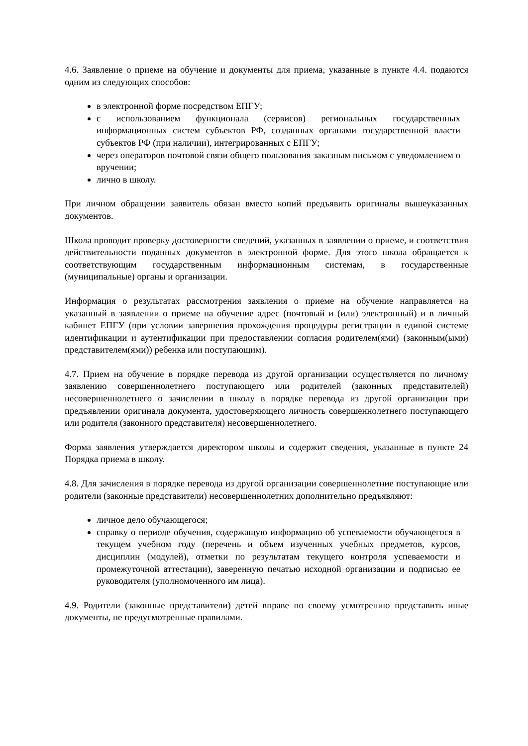4.6. Заявление о приеме на обучение и документы для приема, указанные в пункте 4.4. подаются одним из следующих способов:
в электронной форме посредством ЕПГУ;
с использованием функционала (сервисов) региональных государственных информационных систем субъектов РФ, созданных органами государственной власти субъектов РФ (при наличии), интегрированных с ЕПГУ;
через операторов почтовой связи общего пользования заказным письмом с уведомлением о вручении;
лично в школу.
При личном обращении заявитель обязан вместо копий предъявить оригиналы вышеуказанных документов.
Школа проводит проверку достоверности сведений, указанных в заявлении о приеме, и соответствия действительности поданных документов в электронной форме. Для этого школа обращается к соответствующим государственным информационным системам, в государственные (муниципальные) органы и организации.
Информация о результатах рассмотрения заявления о приеме на обучение направляется на указанный в заявлении о приеме на обучение адрес (почтовый и (или) электронный) и в личный кабинет ЕПГУ (при условии завершения прохождения процедуры регистрации в единой системе идентификации и аутентификации при предоставлении согласия родителем(ями) (законным(ыми) представителем(ями)) ребенка или поступающим).
4.7. Прием на обучение в порядке перевода из другой организации осуществляется по личному заявлению совершеннолетнего поступающего или родителей (законных представителей) несовершеннолетнего о зачислении в школу в порядке перевода из другой организации при предъявлении оригинала документа, удостоверяющего личность совершеннолетнего поступающего или родителя (законного представителя) несовершеннолетнего.
Форма заявления утверждается директором школы и содержит сведения, указанные в пункте 24 Порядка приема в школу.
4.8. Для зачисления в порядке перевода из другой организации совершеннолетние поступающие или родители (законные представители) несовершеннолетних дополнительно предъявляют:
личное дело обучающегося;
справку о периоде обучения, содержащую информацию об успеваемости обучающегося в текущем учебном году (перечень и объем изученных учебных предметов, курсов, дисциплин (модулей), отметки по результатам текущего контроля успеваемости и промежуточной аттестации), заверенную печатью исходной организации и подписью ее руководителя (уполномоченного им лица).
4.9. Родители (законные представители) детей вправе по своему усмотрению представить иные документы, не предусмотренные правилами.